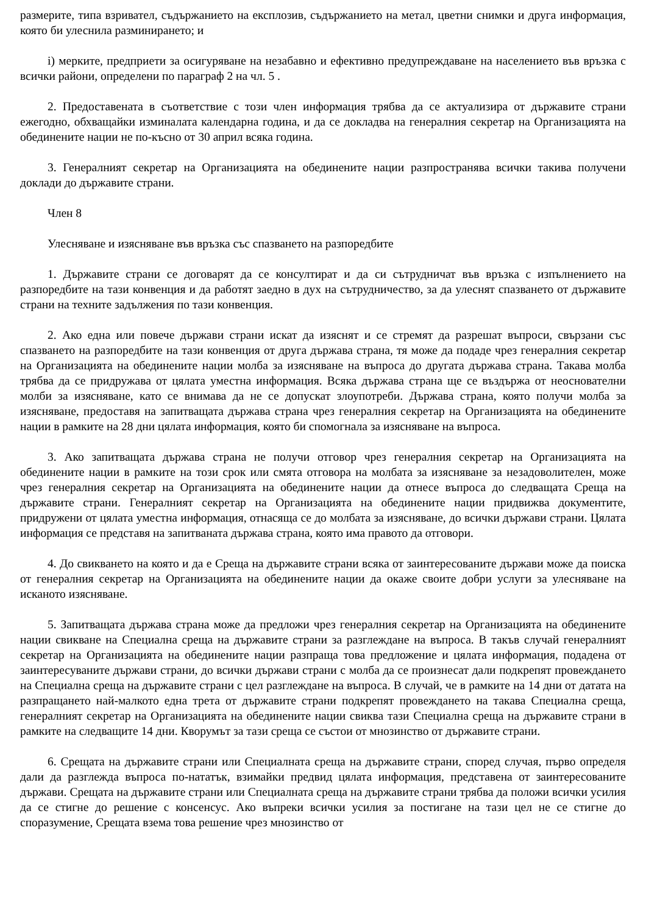размерите, типа взривател, съдържанието на експлозив, съдържанието на метал, цветни снимки и друга информация, която би улеснила разминирането; и
i) мерките, предприети за осигуряване на незабавно и ефективно предупреждаване на населението във връзка с всички райони, определени по параграф 2 на чл. 5 .
2. Предоставената в съответствие с този член информация трябва да се актуализира от държавите страни ежегодно, обхващайки изминалата календарна година, и да се докладва на генералния секретар на Организацията на обединените нации не по-късно от 30 април всяка година.
3. Генералният секретар на Организацията на обединените нации разпространява всички такива получени доклади до държавите страни.
Член 8
Улесняване и изясняване във връзка със спазването на разпоредбите
1. Държавите страни се договарят да се консултират и да си сътрудничат във връзка с изпълнението на разпоредбите на тази конвенция и да работят заедно в дух на сътрудничество, за да улеснят спазването от държавите страни на техните задължения по тази конвенция.
2. Ако една или повече държави страни искат да изяснят и се стремят да разрешат въпроси, свързани със спазването на разпоредбите на тази конвенция от друга държава страна, тя може да подаде чрез генералния секретар на Организацията на обединените нации молба за изясняване на въпроса до другата държава страна. Такава молба трябва да се придружава от цялата уместна информация. Всяка държава страна ще се въздържа от неоснователни молби за изясняване, като се внимава да не се допускат злоупотреби. Държава страна, която получи молба за изясняване, предоставя на запитващата държава страна чрез генералния секретар на Организацията на обединените нации в рамките на 28 дни цялата информация, която би спомогнала за изясняване на въпроса.
3. Ако запитващата държава страна не получи отговор чрез генералния секретар на Организацията на обединените нации в рамките на този срок или смята отговора на молбата за изясняване за незадоволителен, може чрез генералния секретар на Организацията на обединените нации да отнесе въпроса до следващата Среща на държавите страни. Генералният секретар на Организацията на обединените нации придвижва документите, придружени от цялата уместна информация, отнасяща се до молбата за изясняване, до всички държави страни. Цялата информация се представя на запитваната държава страна, която има правото да отговори.
4. До свикването на която и да е Среща на държавите страни всяка от заинтересованите държави може да поиска от генералния секретар на Организацията на обединените нации да окаже своите добри услуги за улесняване на исканото изясняване.
5. Запитващата държава страна може да предложи чрез генералния секретар на Организацията на обединените нации свикване на Специална среща на държавите страни за разглеждане на въпроса. В такъв случай генералният секретар на Организацията на обединените нации разпраща това предложение и цялата информация, подадена от заинтересуваните държави страни, до всички държави страни с молба да се произнесат дали подкрепят провеждането на Специална среща на държавите страни с цел разглеждане на въпроса. В случай, че в рамките на 14 дни от датата на разпращането най-малкото една трета от държавите страни подкрепят провеждането на такава Специална среща, генералният секретар на Организацията на обединените нации свиква тази Специална среща на държавите страни в рамките на следващите 14 дни. Кворумът за тази среща се състои от мнозинство от държавите страни.
6. Срещата на държавите страни или Специалната среща на държавите страни, според случая, първо определя дали да разглежда въпроса по-нататък, взимайки предвид цялата информация, представена от заинтересованите държави. Срещата на държавите страни или Специалната среща на държавите страни трябва да положи всички усилия да се стигне до решение с консенсус. Ако въпреки всички усилия за постигане на тази цел не се стигне до споразумение, Срещата взема това решение чрез мнозинство от